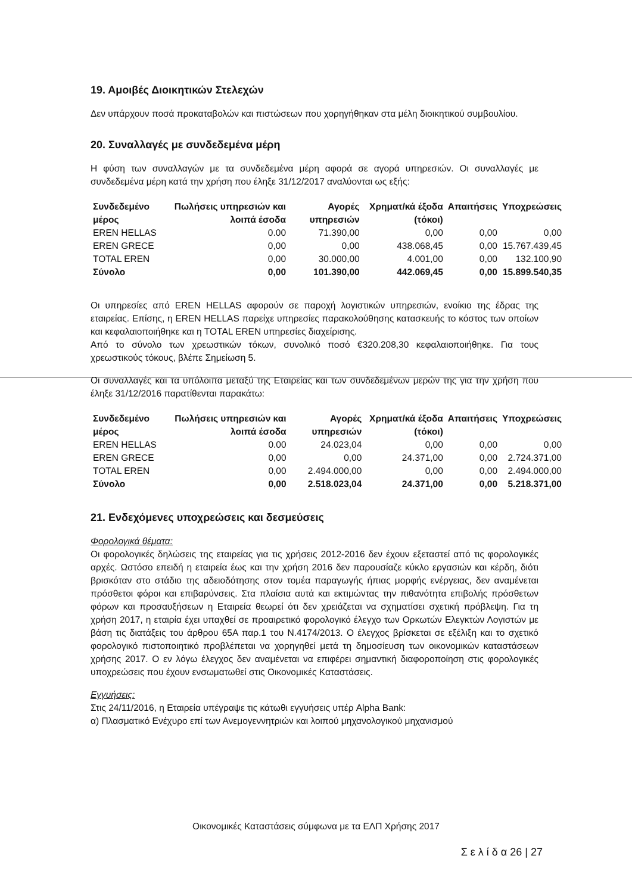19. Αμοιβές Διοικητικών Στελεχών
Δεν υπάρχουν ποσά προκαταβολών και πιστώσεων που χορηγήθηκαν στα μέλη διοικητικού συμβουλίου.
20. Συναλλαγές με συνδεδεμένα μέρη
Η φύση των συναλλαγών με τα συνδεδεμένα μέρη αφορά σε αγορά υπηρεσιών. Οι συναλλαγές με συνδεδεμένα μέρη κατά την χρήση που έληξε 31/12/2017 αναλύονται ως εξής:
| Συνδεδεμένο μέρος | Πωλήσεις υπηρεσιών και λοιπά έσοδα | Αγορές υπηρεσιών | Χρηματ/κά έξοδα (τόκοι) | Απαιτήσεις | Υποχρεώσεις |
| --- | --- | --- | --- | --- | --- |
| EREN HELLAS | 0.00 | 71.390,00 | 0,00 | 0,00 | 0,00 |
| EREN GRECE | 0,00 | 0,00 | 438.068,45 | 0,00 | 15.767.439,45 |
| TOTAL EREN | 0,00 | 30.000,00 | 4.001,00 | 0,00 | 132.100,90 |
| Σύνολο | 0,00 | 101.390,00 | 442.069,45 | 0,00 | 15.899.540,35 |
Οι υπηρεσίες από EREN HELLAS αφορούν σε παροχή λογιστικών υπηρεσιών, ενοίκιο της έδρας της εταιρείας. Επίσης, η EREN HELLAS παρείχε υπηρεσίες παρακολούθησης κατασκευής το κόστος των οποίων και κεφαλαιοποιήθηκε και η TOTAL EREN υπηρεσίες διαχείρισης.
Από το σύνολο των χρεωστικών τόκων, συνολικό ποσό €320.208,30 κεφαλαιοποιήθηκε. Για τους χρεωστικούς τόκους, βλέπε Σημείωση 5.
Οι συναλλαγές και τα υπόλοιπα μεταξύ της Εταιρείας και των συνδεδεμένων μερών της για την χρήση που έληξε 31/12/2016 παρατίθενται παρακάτω:
| Συνδεδεμένο μέρος | Πωλήσεις υπηρεσιών και λοιπά έσοδα | Αγορές υπηρεσιών | Χρηματ/κά έξοδα (τόκοι) | Απαιτήσεις | Υποχρεώσεις |
| --- | --- | --- | --- | --- | --- |
| EREN HELLAS | 0.00 | 24.023,04 | 0,00 | 0,00 | 0,00 |
| EREN GRECE | 0,00 | 0,00 | 24.371,00 | 0,00 | 2.724.371,00 |
| TOTAL EREN | 0,00 | 2.494.000,00 | 0,00 | 0,00 | 2.494.000,00 |
| Σύνολο | 0,00 | 2.518.023,04 | 24.371,00 | 0,00 | 5.218.371,00 |
21. Ενδεχόμενες υποχρεώσεις και δεσμεύσεις
Φορολογικά θέματα:
Οι φορολογικές δηλώσεις της εταιρείας για τις χρήσεις 2012-2016 δεν έχουν εξεταστεί από τις φορολογικές αρχές. Ωστόσο επειδή η εταιρεία έως και την χρήση 2016 δεν παρουσίαζε κύκλο εργασιών και κέρδη, διότι βρισκόταν στο στάδιο της αδειοδότησης στον τομέα παραγωγής ήπιας μορφής ενέργειας, δεν αναμένεται πρόσθετοι φόροι και επιβαρύνσεις. Στα πλαίσια αυτά και εκτιμώντας την πιθανότητα επιβολής πρόσθετων φόρων και προσαυξήσεων η Εταιρεία θεωρεί ότι δεν χρειάζεται να σχηματίσει σχετική πρόβλεψη. Για τη χρήση 2017, η εταιρία έχει υπαχθεί σε προαιρετικό φορολογικό έλεγχο των Ορκωτών Ελεγκτών Λογιστών με βάση τις διατάξεις του άρθρου 65Α παρ.1 του Ν.4174/2013. Ο έλεγχος βρίσκεται σε εξέλιξη και το σχετικό φορολογικό πιστοποιητικό προβλέπεται να χορηγηθεί μετά τη δημοσίευση των οικονομικών καταστάσεων χρήσης 2017. Ο εν λόγω έλεγχος δεν αναμένεται να επιφέρει σημαντική διαφοροποίηση στις φορολογικές υποχρεώσεις που έχουν ενσωματωθεί στις Οικονομικές Καταστάσεις.
Εγγυήσεις:
Στις 24/11/2016, η Εταιρεία υπέγραψε τις κάτωθι εγγυήσεις υπέρ Alpha Bank:
α) Πλασματικό Ενέχυρο επί των Ανεμογεννητριών και λοιπού μηχανολογικού μηχανισμού
Οικονομικές Καταστάσεις σύμφωνα με τα ΕΛΠ Χρήσης 2017
Σ ε λ ί δ α 26 | 27